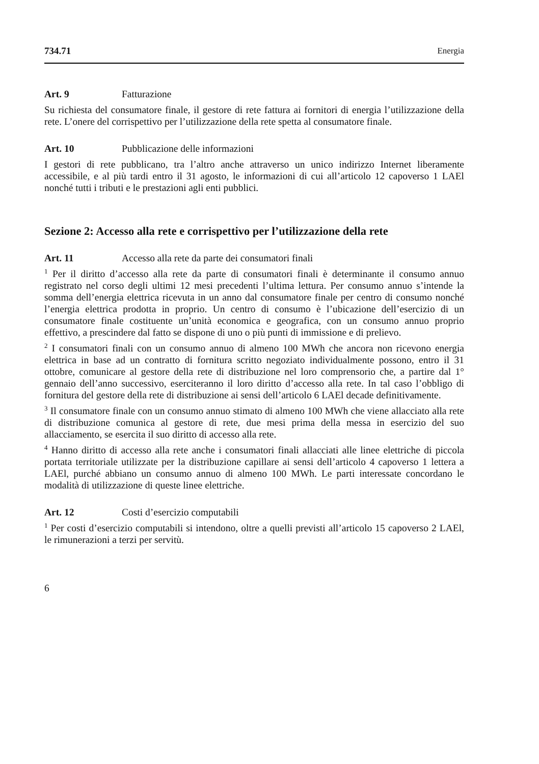734.71 Energia
Art. 9 Fatturazione
Su richiesta del consumatore finale, il gestore di rete fattura ai fornitori di energia l’utilizzazione della rete. L’onere del corrispettivo per l’utilizzazione della rete spetta al consumatore finale.
Art. 10 Pubblicazione delle informazioni
I gestori di rete pubblicano, tra l’altro anche attraverso un unico indirizzo Internet liberamente accessibile, e al più tardi entro il 31 agosto, le informazioni di cui all’articolo 12 capoverso 1 LAEl nonché tutti i tributi e le prestazioni agli enti pubblici.
Sezione 2: Accesso alla rete e corrispettivo per l’utilizzazione della rete
Art. 11 Accesso alla rete da parte dei consumatori finali
<sup>1</sup> Per il diritto d’accesso alla rete da parte di consumatori finali è determinante il consumo annuo registrato nel corso degli ultimi 12 mesi precedenti l’ultima lettura. Per consumo annuo s’intende la somma dell’energia elettrica ricevuta in un anno dal consumatore finale per centro di consumo nonché l’energia elettrica prodotta in proprio. Un centro di consumo è l’ubicazione dell’esercizio di un consumatore finale costituente un’unità economica e geografica, con un consumo annuo proprio effettivo, a prescindere dal fatto se dispone di uno o più punti di immissione e di prelievo.
<sup>2</sup> I consumatori finali con un consumo annuo di almeno 100 MWh che ancora non ricevono energia elettrica in base ad un contratto di fornitura scritto negoziato individualmente possono, entro il 31 ottobre, comunicare al gestore della rete di distribuzione nel loro comprensorio che, a partire dal 1° gennaio dell’anno successivo, eserciteranno il loro diritto d’accesso alla rete. In tal caso l’obbligo di fornitura del gestore della rete di distribuzione ai sensi dell’articolo 6 LAEl decade definitivamente.
<sup>3</sup> Il consumatore finale con un consumo annuo stimato di almeno 100 MWh che viene allacciato alla rete di distribuzione comunica al gestore di rete, due mesi prima della messa in esercizio del suo allacciamento, se esercita il suo diritto di accesso alla rete.
<sup>4</sup> Hanno diritto di accesso alla rete anche i consumatori finali allacciati alle linee elettriche di piccola portata territoriale utilizzate per la distribuzione capillare ai sensi dell’articolo 4 capoverso 1 lettera a LAEl, purché abbiano un consumo annuo di almeno 100 MWh. Le parti interessate concordano le modalità di utilizzazione di queste linee elettriche.
Art. 12 Costi d’esercizio computabili
<sup>1</sup> Per costi d’esercizio computabili si intendono, oltre a quelli previsti all’articolo 15 capoverso 2 LAEl, le rimunerazioni a terzi per servitù.
6